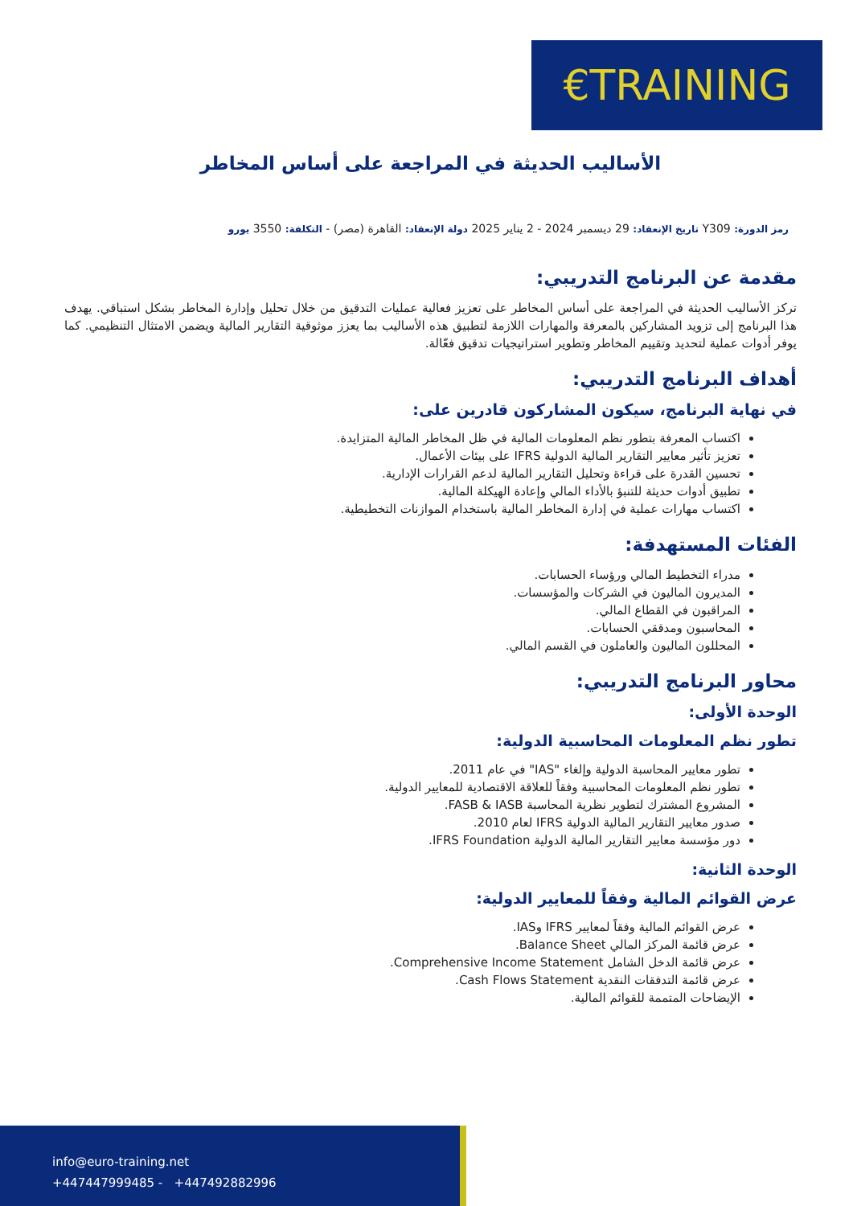€TRAINING
الأساليب الحديثة في المراجعة على أساس المخاطر
رمز الدورة: Y309 تاريخ الإنعقاد: 29 ديسمبر 2024 - 2 يناير 2025 دولة الإنعقاد: القاهرة (مصر) - التكلفة: 3550 يورو
مقدمة عن البرنامج التدريبي:
تركز الأساليب الحديثة في المراجعة على أساس المخاطر على تعزيز فعالية عمليات التدقيق من خلال تحليل وإدارة المخاطر بشكل استباقي. يهدف هذا البرنامج إلى تزويد المشاركين بالمعرفة والمهارات اللازمة لتطبيق هذه الأساليب بما يعزز موثوقية التقارير المالية ويضمن الامتثال التنظيمي. كما يوفر أدوات عملية لتحديد وتقييم المخاطر وتطوير استراتيجيات تدقيق فعّالة.
أهداف البرنامج التدريبي:
في نهاية البرنامج، سيكون المشاركون قادرين على:
اكتساب المعرفة بتطور نظم المعلومات المالية في ظل المخاطر المالية المتزايدة.
تعزيز تأثير معايير التقارير المالية الدولية IFRS على بيئات الأعمال.
تحسين القدرة على قراءة وتحليل التقارير المالية لدعم القرارات الإدارية.
تطبيق أدوات حديثة للتنبؤ بالأداء المالي وإعادة الهيكلة المالية.
اكتساب مهارات عملية في إدارة المخاطر المالية باستخدام الموازنات التخطيطية.
الفئات المستهدفة:
مدراء التخطيط المالي ورؤساء الحسابات.
المديرون الماليون في الشركات والمؤسسات.
المراقبون في القطاع المالي.
المحاسبون ومدققي الحسابات.
المحللون الماليون والعاملون في القسم المالي.
محاور البرنامج التدريبي:
الوحدة الأولى:
تطور نظم المعلومات المحاسبية الدولية:
تطور معايير المحاسبة الدولية وإلغاء "IAS" في عام 2011.
تطور نظم المعلومات المحاسبية وفقاً للعلاقة الاقتصادية للمعايير الدولية.
المشروع المشترك لتطوير نظرية المحاسبة FASB & IASB.
صدور معايير التقارير المالية الدولية IFRS لعام 2010.
دور مؤسسة معايير التقارير المالية الدولية IFRS Foundation.
الوحدة الثانية:
عرض القوائم المالية وفقاً للمعايير الدولية:
عرض القوائم المالية وفقاً لمعايير IFRS وIAS.
عرض قائمة المركز المالي Balance Sheet.
عرض قائمة الدخل الشامل Comprehensive Income Statement.
عرض قائمة التدفقات النقدية Cash Flows Statement.
الإيضاحات المتممة للقوائم المالية.
info@euro-training.net
+447447999485 - +447492882996